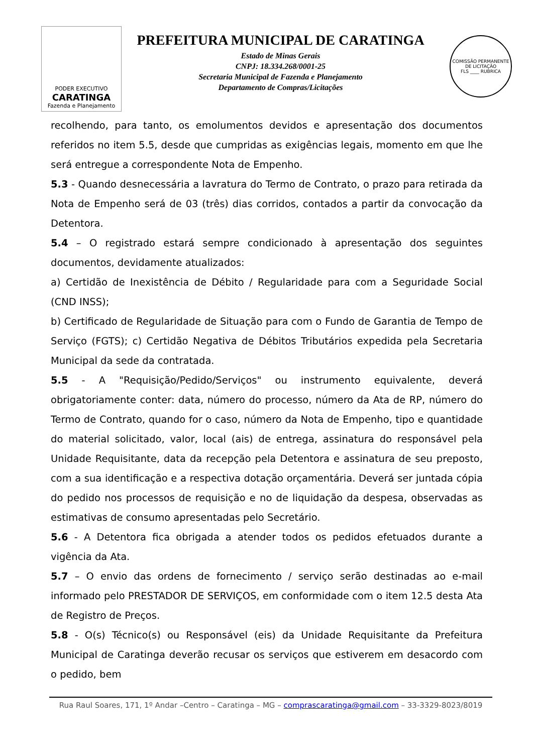PODER EXECUTIVO
CARATINGA
Fazenda e Planejamento
PREFEITURA MUNICIPAL DE CARATINGA
Estado de Minas Gerais
CNPJ: 18.334.268/0001-25
Secretaria Municipal de Fazenda e Planejamento
Departamento de Compras/Licitações
COMISSÃO PERMANENTE DE LICITAÇÃO
FLS ____ RUBRICA
recolhendo, para tanto, os emolumentos devidos e apresentação dos documentos referidos no item 5.5, desde que cumpridas as exigências legais, momento em que lhe será entregue a correspondente Nota de Empenho.
5.3 - Quando desnecessária a lavratura do Termo de Contrato, o prazo para retirada da Nota de Empenho será de 03 (três) dias corridos, contados a partir da convocação da Detentora.
5.4 – O registrado estará sempre condicionado à apresentação dos seguintes documentos, devidamente atualizados:
a) Certidão de Inexistência de Débito / Regularidade para com a Seguridade Social (CND INSS);
b) Certificado de Regularidade de Situação para com o Fundo de Garantia de Tempo de Serviço (FGTS); c) Certidão Negativa de Débitos Tributários expedida pela Secretaria Municipal da sede da contratada.
5.5 - A "Requisição/Pedido/Serviços" ou instrumento equivalente, deverá obrigatoriamente conter: data, número do processo, número da Ata de RP, número do Termo de Contrato, quando for o caso, número da Nota de Empenho, tipo e quantidade do material solicitado, valor, local (ais) de entrega, assinatura do responsável pela Unidade Requisitante, data da recepção pela Detentora e assinatura de seu preposto, com a sua identificação e a respectiva dotação orçamentária. Deverá ser juntada cópia do pedido nos processos de requisição e no de liquidação da despesa, observadas as estimativas de consumo apresentadas pelo Secretário.
5.6 - A Detentora fica obrigada a atender todos os pedidos efetuados durante a vigência da Ata.
5.7 – O envio das ordens de fornecimento / serviço serão destinadas ao e-mail informado pelo PRESTADOR DE SERVIÇOS, em conformidade com o item 12.5 desta Ata de Registro de Preços.
5.8 - O(s) Técnico(s) ou Responsável (eis) da Unidade Requisitante da Prefeitura Municipal de Caratinga deverão recusar os serviços que estiverem em desacordo com o pedido, bem
Rua Raul Soares, 171, 1º Andar –Centro – Caratinga – MG – comprascaratinga@gmail.com – 33-3329-8023/8019